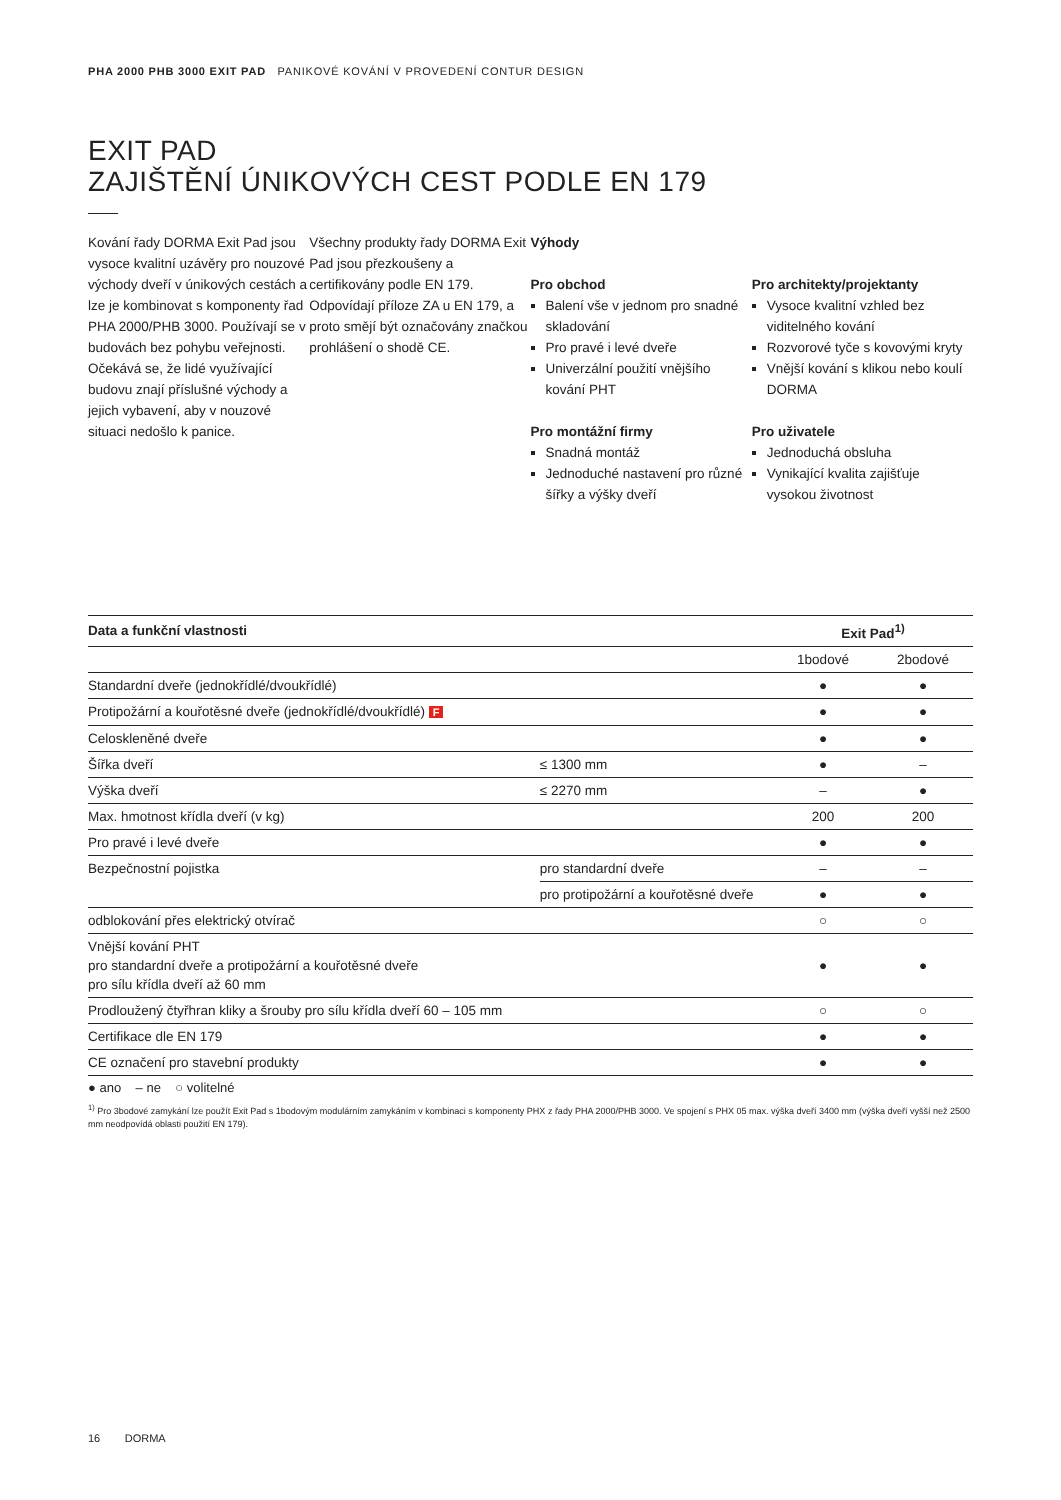PHA 2000 PHB 3000 EXIT PAD PANIKOVÉ KOVÁNÍ V PROVEDENÍ CONTUR DESIGN
EXIT PAD
ZAJIŠTĚNÍ ÚNIKOVÝCH CEST PODLE EN 179
Kování řady DORMA Exit Pad jsou vysoce kvalitní uzávěry pro nouzové východy dveří v únikových cestách a lze je kombinovat s komponenty řad PHA 2000/PHB 3000. Používají se v budovách bez pohybu veřejnosti.
Očekává se, že lidé využívající budovu znají příslušné východy a jejich vybavení, aby v nouzové situaci nedošlo k panice.
Všechny produkty řady DORMA Exit Pad jsou přezkoušeny a certifikovány podle EN 179. Odpovídají příloze ZA u EN 179, a proto smějí být označovány značkou prohlášení o shodě CE.
Výhody
Pro obchod
Balení vše v jednom pro snadné skladování
Pro pravé i levé dveře
Univerzální použití vnějšího kování PHT
Pro montážní firmy
Snadná montáž
Jednoduché nastavení pro různé šířky a výšky dveří
Pro architekty/projektanty
Vysoce kvalitní vzhled bez viditelného kování
Rozvorové tyče s kovovými kryty
Vnější kování s klikou nebo koulí DORMA
Pro uživatele
Jednoduchá obsluha
Vynikající kvalita zajišťuje vysokou životnost
| Data a funkční vlastnosti | | Exit Pad<sup>1)</sup> | |
| --- | --- | --- | --- |
| | | 1bodové | 2bodové |
| Standardní dveře (jednokřídlé/dvoukřídlé) | | ● | ● |
| Protipožární a kouřotěsné dveře (jednokřídlé/dvoukřídlé) F | | ● | ● |
| Celoskleněné dveře | | ● | ● |
| Šířka dveří | ≤ 1300 mm | ● | – |
| Výška dveří | ≤ 2270 mm | – | ● |
| Max. hmotnost křídla dveří (v kg) | | 200 | 200 |
| Pro pravé i levé dveře | | ● | ● |
| Bezpečnostní pojistka | pro standardní dveře | – | – |
| | pro protipožární a kouřotěsné dveře | ● | ● |
| odblokování přes elektrický otvírač | | ○ | ○ |
| Vnější kování PHT pro standardní dveře a protipožární a kouřotěsné dveře pro sílu křídla dveří až 60 mm | | ● | ● |
| Prodloužený čtyřhran kliky a šrouby pro sílu křídla dveří 60 – 105 mm | | ○ | ○ |
| Certifikace dle EN 179 | | ● | ● |
| CE označení pro stavební produkty | | ● | ● |
● ano – ne ○ volitelné
<sup>1)</sup> Pro 3bodové zamykání lze použít Exit Pad s 1bodovým modulárním zamykáním v kombinaci s komponenty PHX z řady PHA 2000/PHB 3000. Ve spojení s PHX 05 max. výška dveří 3400 mm (výška dveří vyšší než 2500 mm neodpovídá oblasti použití EN 179).
16 DORMA